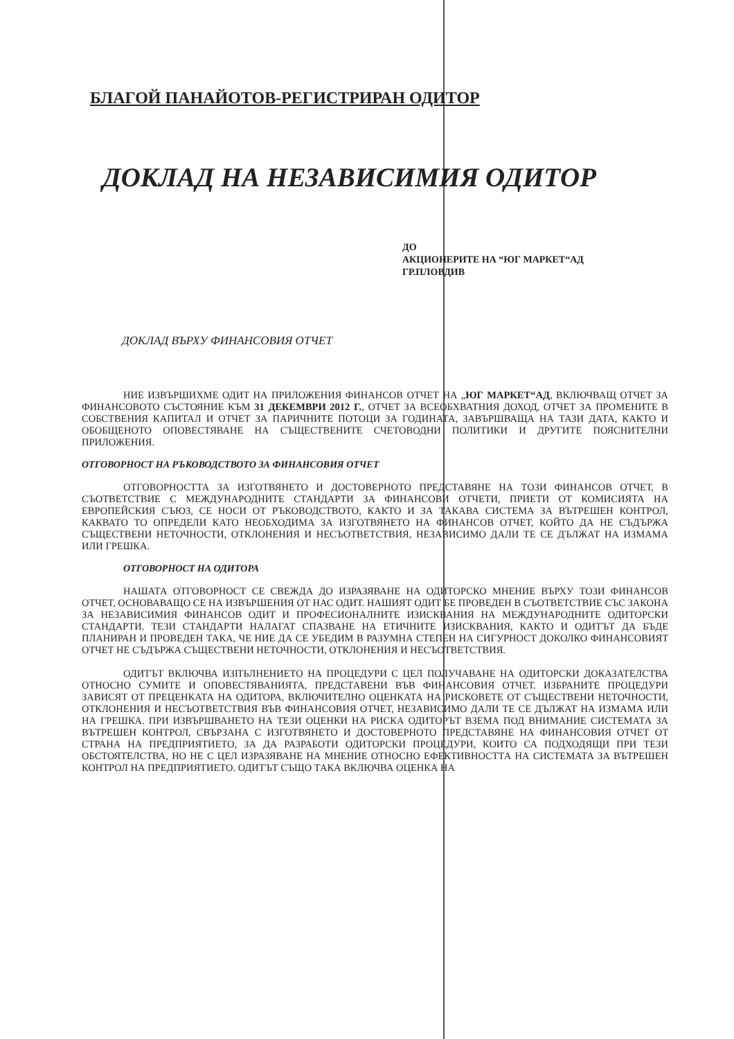БЛАГОЙ ПАНАЙОТОВ-РЕГИСТРИРАН ОДИТОР
ДОКЛАД НА НЕЗАВИСИМИЯ ОДИТОР
ДО
АКЦИОНЕРИТЕ НА “ЮГ МАРКЕТ“АД
ГР.ПЛОВДИВ
ДОКЛАД ВЪРХУ ФИНАНСОВИЯ ОТЧЕТ
НИЕ ИЗВЪРШИХМЕ ОДИТ НА ПРИЛОЖЕНИЯ ФИНАНСОВ ОТЧЕТ НА „ЮГ МАРКЕТ“АД, ВКЛЮЧВАЩ ОТЧЕТ ЗА ФИНАНСОВОТО СЪСТОЯНИЕ КЪМ 31 ДЕКЕМВРИ 2012 Г., ОТЧЕТ ЗА ВСЕОБХВАТНИЯ ДОХОД, ОТЧЕТ ЗА ПРОМЕНИТЕ В СОБСТВЕНИЯ КАПИТАЛ И ОТЧЕТ ЗА ПАРИЧНИТЕ ПОТОЦИ ЗА ГОДИНАТА, ЗАВЪРШВАЩА НА ТАЗИ ДАТА, КАКТО И ОБОБЩЕНОТО ОПОВЕСТЯВАНЕ НА СЪЩЕСТВЕНИТЕ СЧЕТОВОДНИ ПОЛИТИКИ И ДРУГИТЕ ПОЯСНИТЕЛНИ ПРИЛОЖЕНИЯ.
ОТГОВОРНОСТ НА РЪКОВОДСТВОТО ЗА ФИНАНСОВИЯ ОТЧЕТ
ОТГОВОРНОСТТА ЗА ИЗГОТВЯНЕТО И ДОСТОВЕРНОТО ПРЕДСТАВЯНЕ НА ТОЗИ ФИНАНСОВ ОТЧЕТ, В СЪОТВЕТСТВИЕ С МЕЖДУНАРОДНИТЕ СТАНДАРТИ ЗА ФИНАНСОВИ ОТЧЕТИ, ПРИЕТИ ОТ КОМИСИЯТА НА ЕВРОПЕЙСКИЯ СЪЮЗ, СЕ НОСИ ОТ РЪКОВОДСТВОТО, КАКТО И ЗА ТАКАВА СИСТЕМА ЗА ВЪТРЕШЕН КОНТРОЛ, КАКВАТО ТО ОПРЕДЕЛИ КАТО НЕОБХОДИМА ЗА ИЗГОТВЯНЕТО НА ФИНАНСОВ ОТЧЕТ, КОЙТО ДА НЕ СЪДЪРЖА СЪЩЕСТВЕНИ НЕТОЧНОСТИ, ОТКЛОНЕНИЯ И НЕСЪОТВЕТСТВИЯ, НЕЗАВИСИМО ДАЛИ ТЕ СЕ ДЪЛЖАТ НА ИЗМАМА ИЛИ ГРЕШКА.
ОТГОВОРНОСТ НА ОДИТОРА
НАШАТА ОТГОВОРНОСТ СЕ СВЕЖДА ДО ИЗРАЗЯВАНЕ НА ОДИТОРСКО МНЕНИЕ ВЪРХУ ТОЗИ ФИНАНСОВ ОТЧЕТ, ОСНОВАВАЩО СЕ НА ИЗВЪРШЕНИЯ ОТ НАС ОДИТ. НАШИЯТ ОДИТ БЕ ПРОВЕДЕН В СЪОТВЕТСТВИЕ СЪС ЗАКОНА ЗА НЕЗАВИСИМИЯ ФИНАНСОВ ОДИТ И ПРОФЕСИОНАЛНИТЕ ИЗИСКВАНИЯ НА МЕЖДУНАРОДНИТЕ ОДИТОРСКИ СТАНДАРТИ. ТЕЗИ СТАНДАРТИ НАЛАГАТ СПАЗВАНЕ НА ЕТИЧНИТЕ ИЗИСКВАНИЯ, КАКТО И ОДИТЪТ ДА БЪДЕ ПЛАНИРАН И ПРОВЕДЕН ТАКА, ЧЕ НИЕ ДА СЕ УБЕДИМ В РАЗУМНА СТЕПЕН НА СИГУРНОСТ ДОКОЛКО ФИНАНСОВИЯТ ОТЧЕТ НЕ СЪДЪРЖА СЪЩЕСТВЕНИ НЕТОЧНОСТИ, ОТКЛОНЕНИЯ И НЕСЪОТВЕТСТВИЯ.
ОДИТЪТ ВКЛЮЧВА ИЗПЪЛНЕНИЕТО НА ПРОЦЕДУРИ С ЦЕЛ ПОЛУЧАВАНЕ НА ОДИТОРСКИ ДОКАЗАТЕЛСТВА ОТНОСНО СУМИТЕ И ОПОВЕСТЯВАНИЯТА, ПРЕДСТАВЕНИ ВЪВ ФИНАНСОВИЯ ОТЧЕТ. ИЗБРАНИТЕ ПРОЦЕДУРИ ЗАВИСЯТ ОТ ПРЕЦЕНКАТА НА ОДИТОРА, ВКЛЮЧИТЕЛНО ОЦЕНКАТА НА РИСКОВЕТЕ ОТ СЪЩЕСТВЕНИ НЕТОЧНОСТИ, ОТКЛОНЕНИЯ И НЕСЪОТВЕТСТВИЯ ВЪВ ФИНАНСОВИЯ ОТЧЕТ, НЕЗАВИСИМО ДАЛИ ТЕ СЕ ДЪЛЖАТ НА ИЗМАМА ИЛИ НА ГРЕШКА. ПРИ ИЗВЪРШВАНЕТО НА ТЕЗИ ОЦЕНКИ НА РИСКА ОДИТОРЪТ ВЗЕМА ПОД ВНИМАНИЕ СИСТЕМАТА ЗА ВЪТРЕШЕН КОНТРОЛ, СВЪРЗАНА С ИЗГОТВЯНЕТО И ДОСТОВЕРНОТО ПРЕДСТАВЯНЕ НА ФИНАНСОВИЯ ОТЧЕТ ОТ СТРАНА НА ПРЕДПРИЯТИЕТО, ЗА ДА РАЗРАБОТИ ОДИТОРСКИ ПРОЦЕДУРИ, КОИТО СА ПОДХОДЯЩИ ПРИ ТЕЗИ ОБСТОЯТЕЛСТВА, НО НЕ С ЦЕЛ ИЗРАЗЯВАНЕ НА МНЕНИЕ ОТНОСНО ЕФЕКТИВНОСТТА НА СИСТЕМАТА ЗА ВЪТРЕШЕН КОНТРОЛ НА ПРЕДПРИЯТИЕТО. ОДИТЪТ СЪЩО ТАКА ВКЛЮЧВА ОЦЕНКА НА